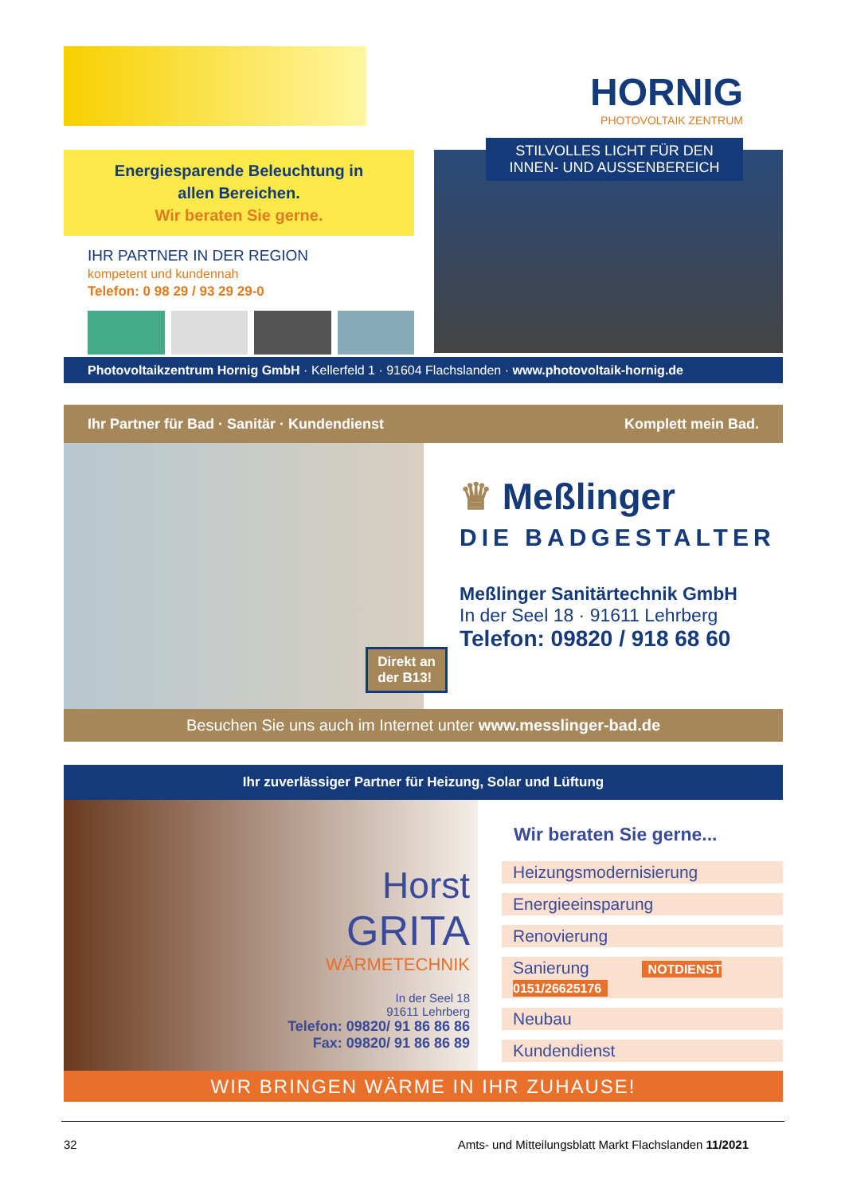HORNIG
PHOTOVOLTAIK ZENTRUM
Energiesparende Beleuchtung in
allen Bereichen.
Wir beraten Sie gerne.
IHR PARTNER IN DER REGION
kompetent und kundennah
Telefon: 0 98 29 / 93 29 29-0
STILVOLLES LICHT FÜR DEN
INNEN- UND AUSSENBEREICH
Photovoltaikzentrum Hornig GmbH · Kellerfeld 1 · 91604 Flachslanden · www.photovoltaik-hornig.de
Ihr Partner für Bad · Sanitär · Kundendienst Komplett mein Bad.
Direkt an
der B13!
♛ Meßlinger
DIE BADGESTALTER
Meßlinger Sanitärtechnik GmbH
In der Seel 18 · 91611 Lehrberg
Telefon: 09820 / 918 68 60
Besuchen Sie uns auch im Internet unter www.messlinger-bad.de
Ihr zuverlässiger Partner für Heizung, Solar und Lüftung
Horst
GRITA
WÄRMETECHNIK
In der Seel 18
91611 Lehrberg
Telefon: 09820/ 91 86 86 86
Fax: 09820/ 91 86 86 89
Wir beraten Sie gerne...
Heizungsmodernisierung
Energieeinsparung
Renovierung
Sanierung NOTDIENST 0151/26625176
Neubau
Kundendienst
WIR BRINGEN WÄRME IN IHR ZUHAUSE!
32 Amts- und Mitteilungsblatt Markt Flachslanden 11/2021